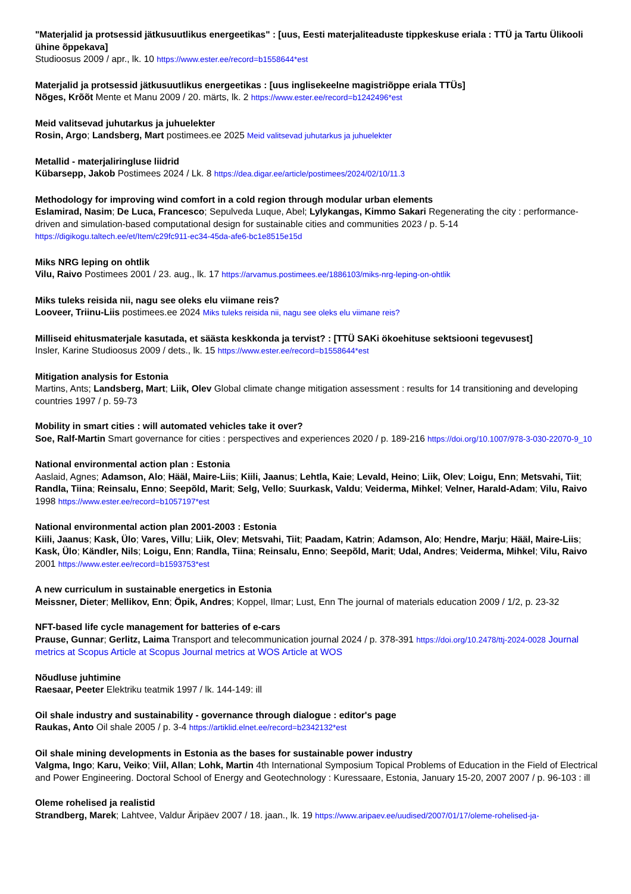"Materjalid ja protsessid jätkusuutlikus energeetikas" : [uus, Eesti materjaliteaduste tippkeskuse eriala : TTÜ ja Tartu Ülikooli ühine õppekava]
Studioosus 2009 / apr., lk. 10 https://www.ester.ee/record=b1558644*est
Materjalid ja protsessid jätkusuutlikus energeetikas : [uus inglisekeelne magistriõppe eriala TTÜs]
Nõges, Krõõt Mente et Manu 2009 / 20. märts, lk. 2 https://www.ester.ee/record=b1242496*est
Meid valitsevad juhutarkus ja juhuelekter
Rosin, Argo; Landsberg, Mart postimees.ee 2025 Meid valitsevad juhutarkus ja juhuelekter
Metallid - materjaliringluse liidrid
Kübarsepp, Jakob Postimees 2024 / Lk. 8 https://dea.digar.ee/article/postimees/2024/02/10/11.3
Methodology for improving wind comfort in a cold region through modular urban elements
Eslamirad, Nasim; De Luca, Francesco; Sepulveda Luque, Abel; Lylykangas, Kimmo Sakari Regenerating the city : performance-driven and simulation-based computational design for sustainable cities and communities 2023 / p. 5-14 https://digikogu.taltech.ee/et/Item/c29fc911-ec34-45da-afe6-bc1e8515e15d
Miks NRG leping on ohtlik
Vilu, Raivo Postimees 2001 / 23. aug., lk. 17 https://arvamus.postimees.ee/1886103/miks-nrg-leping-on-ohtlik
Miks tuleks reisida nii, nagu see oleks elu viimane reis?
Looveer, Triinu-Liis postimees.ee 2024 Miks tuleks reisida nii, nagu see oleks elu viimane reis?
Milliseid ehitusmaterjale kasutada, et säästa keskkonda ja tervist? : [TTÜ SAKi ökoehituse sektsiooni tegevusest]
Insler, Karine Studioosus 2009 / dets., lk. 15 https://www.ester.ee/record=b1558644*est
Mitigation analysis for Estonia
Martins, Ants; Landsberg, Mart; Liik, Olev Global climate change mitigation assessment : results for 14 transitioning and developing countries 1997 / p. 59-73
Mobility in smart cities : will automated vehicles take it over?
Soe, Ralf-Martin Smart governance for cities : perspectives and experiences 2020 / p. 189-216 https://doi.org/10.1007/978-3-030-22070-9_10
National environmental action plan : Estonia
Aaslaid, Agnes; Adamson, Alo; Hääl, Maire-Liis; Kiili, Jaanus; Lehtla, Kaie; Levald, Heino; Liik, Olev; Loigu, Enn; Metsvahi, Tiit; Randla, Tiina; Reinsalu, Enno; Seepõld, Marit; Selg, Vello; Suurkask, Valdu; Veiderma, Mihkel; Velner, Harald-Adam; Vilu, Raivo 1998 https://www.ester.ee/record=b1057197*est
National environmental action plan 2001-2003 : Estonia
Kiili, Jaanus; Kask, Ülo; Vares, Villu; Liik, Olev; Metsvahi, Tiit; Paadam, Katrin; Adamson, Alo; Hendre, Marju; Hääl, Maire-Liis; Kask, Ülo; Kändler, Nils; Loigu, Enn; Randla, Tiina; Reinsalu, Enno; Seepõld, Marit; Udal, Andres; Veiderma, Mihkel; Vilu, Raivo 2001 https://www.ester.ee/record=b1593753*est
A new curriculum in sustainable energetics in Estonia
Meissner, Dieter; Mellikov, Enn; Öpik, Andres; Koppel, Ilmar; Lust, Enn The journal of materials education 2009 / 1/2, p. 23-32
NFT-based life cycle management for batteries of e-cars
Prause, Gunnar; Gerlitz, Laima Transport and telecommunication journal 2024 / p. 378-391 https://doi.org/10.2478/ttj-2024-0028 Journal metrics at Scopus Article at Scopus Journal metrics at WOS Article at WOS
Nõudluse juhtimine
Raesaar, Peeter Elektriku teatmik 1997 / lk. 144-149: ill
Oil shale industry and sustainability - governance through dialogue : editor's page
Raukas, Anto Oil shale 2005 / p. 3-4 https://artiklid.elnet.ee/record=b2342132*est
Oil shale mining developments in Estonia as the bases for sustainable power industry
Valgma, Ingo; Karu, Veiko; Viil, Allan; Lohk, Martin 4th International Symposium Topical Problems of Education in the Field of Electrical and Power Engineering. Doctoral School of Energy and Geotechnology : Kuressaare, Estonia, January 15-20, 2007 2007 / p. 96-103 : ill
Oleme rohelised ja realistid
Strandberg, Marek; Lahtvee, Valdur Äripäev 2007 / 18. jaan., lk. 19 https://www.aripaev.ee/uudised/2007/01/17/oleme-rohelised-ja-